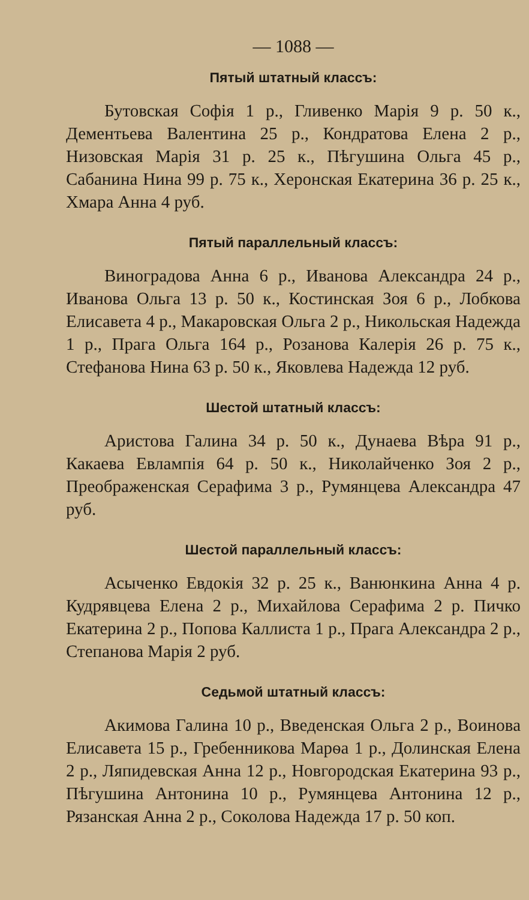— 1088 —
Пятый штатный классъ:
Бутовская Софія 1 р., Гливенко Марія 9 р. 50 к., Дементьева Валентина 25 р., Кондратова Елена 2 р., Низовская Марія 31 р. 25 к., Пѣгушина Ольга 45 р., Сабанина Нина 99 р. 75 к., Херонская Екатерина 36 р. 25 к., Хмара Анна 4 руб.
Пятый параллельный классъ:
Виноградова Анна 6 р., Иванова Александра 24 р., Иванова Ольга 13 р. 50 к., Костинская Зоя 6 р., Лобкова Елисавета 4 р., Макаровская Ольга 2 р., Никольская Надежда 1 р., Прага Ольга 164 р., Розанова Калерія 26 р. 75 к., Стефанова Нина 63 р. 50 к., Яковлева Надежда 12 руб.
Шестой штатный классъ:
Аристова Галина 34 р. 50 к., Дунаева Вѣра 91 р., Какаева Евлампія 64 р. 50 к., Николайченко Зоя 2 р., Преображенская Серафима 3 р., Румянцева Александра 47 руб.
Шестой параллельный классъ:
Асыченко Евдокія 32 р. 25 к., Ванюнкина Анна 4 р. Кудрявцева Елена 2 р., Михайлова Серафима 2 р. Пичко Екатерина 2 р., Попова Каллиста 1 р., Прага Александра 2 р., Степанова Марія 2 руб.
Седьмой штатный классъ:
Акимова Галина 10 р., Введенская Ольга 2 р., Воинова Елисавета 15 р., Гребенникова Марѳа 1 р., Долинская Елена 2 р., Ляпидевская Анна 12 р., Новгородская Екатерина 93 р., Пѣгушина Антонина 10 р., Румянцева Антонина 12 р., Рязанская Анна 2 р., Соколова Надежда 17 р. 50 коп.